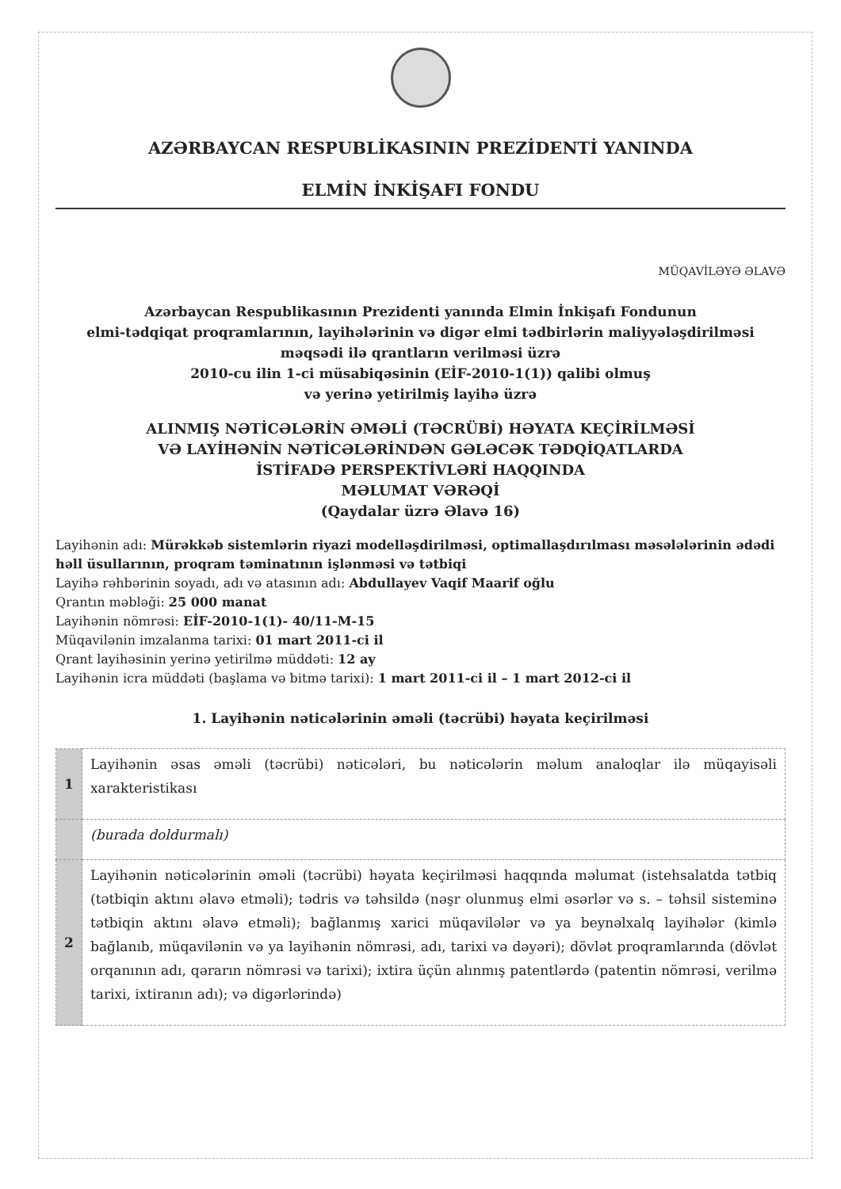AZƏRBAYCAN RESPUBLİKASININ PREZİDENTİ YANINDA
ELMİN İNKİŞAFI FONDU
MÜQAVİLƏYƏ ƏLAVƏ
Azərbaycan Respublikasının Prezidenti yanında Elmin İnkişafı Fondunun
elmi-tədqiqat proqramlarının, layihələrinin və digər elmi tədbirlərin maliyyələşdirilməsi
məqsədi ilə qrantların verilməsi üzrə
2010-cu ilin 1-ci müsabiqəsinin (EİF-2010-1(1)) qalibi olmuş
və yerinə yetirilmiş layihə üzrə
ALINMIŞ NƏTİCƏLƏRİN ƏMƏLİ (TƏCRÜBİ) HƏYATA KEÇİRİLMƏSİ
VƏ LAYİHƏNİN NƏTİCƏLƏRİNDƏN GƏLƏCƏK TƏDQİQATLARDA
İSTİFADƏ PERSPEKTİVLƏRİ HAQQINDA
MƏLUMAT VƏRƏQİ
(Qaydalar üzrə Əlavə 16)
Layihənin adı: Mürəkkəb sistemlərin riyazi modelləşdirilməsi, optimallaşdırılması məsələlərinin ədədi həll üsullarının, proqram təminatının işlənməsi və tətbiqi
Layihə rəhbərinin soyadı, adı və atasının adı: Abdullayev Vaqif Maarif oğlu
Qrantın məbləği: 25 000 manat
Layihənin nömrəsi: EİF-2010-1(1)- 40/11-M-15
Müqavilənin imzalanma tarixi: 01 mart 2011-ci il
Qrant layihəsinin yerinə yetirilmə müddəti: 12 ay
Layihənin icra müddəti (başlama və bitmə tarixi): 1 mart 2011-ci il – 1 mart 2012-ci il
1. Layihənin nəticələrinin əməli (təcrübi) həyata keçirilməsi
| 1 | Layihənin əsas əməli (təcrübi) nəticələri, bu nəticələrin məlum analoqlar ilə müqayisəli xarakteristikası |
| | (burada doldurmalı) |
| 2 | Layihənin nəticələrinin əməli (təcrübi) həyata keçirilməsi haqqında məlumat (istehsalatda tətbiq (tətbiqin aktını əlavə etməli); tədris və təhsildə (nəşr olunmuş elmi əsərlər və s. – təhsil sisteminə tətbiqin aktını əlavə etməli); bağlanmış xarici müqavilələr və ya beynəlxalq layihələr (kimlə bağlanıb, müqavilənin və ya layihənin nömrəsi, adı, tarixi və dəyəri); dövlət proqramlarında (dövlət orqanının adı, qərarın nömrəsi və tarixi); ixtira üçün alınmış patentlərdə (patentin nömrəsi, verilmə tarixi, ixtiranın adı); və digərlərində) |